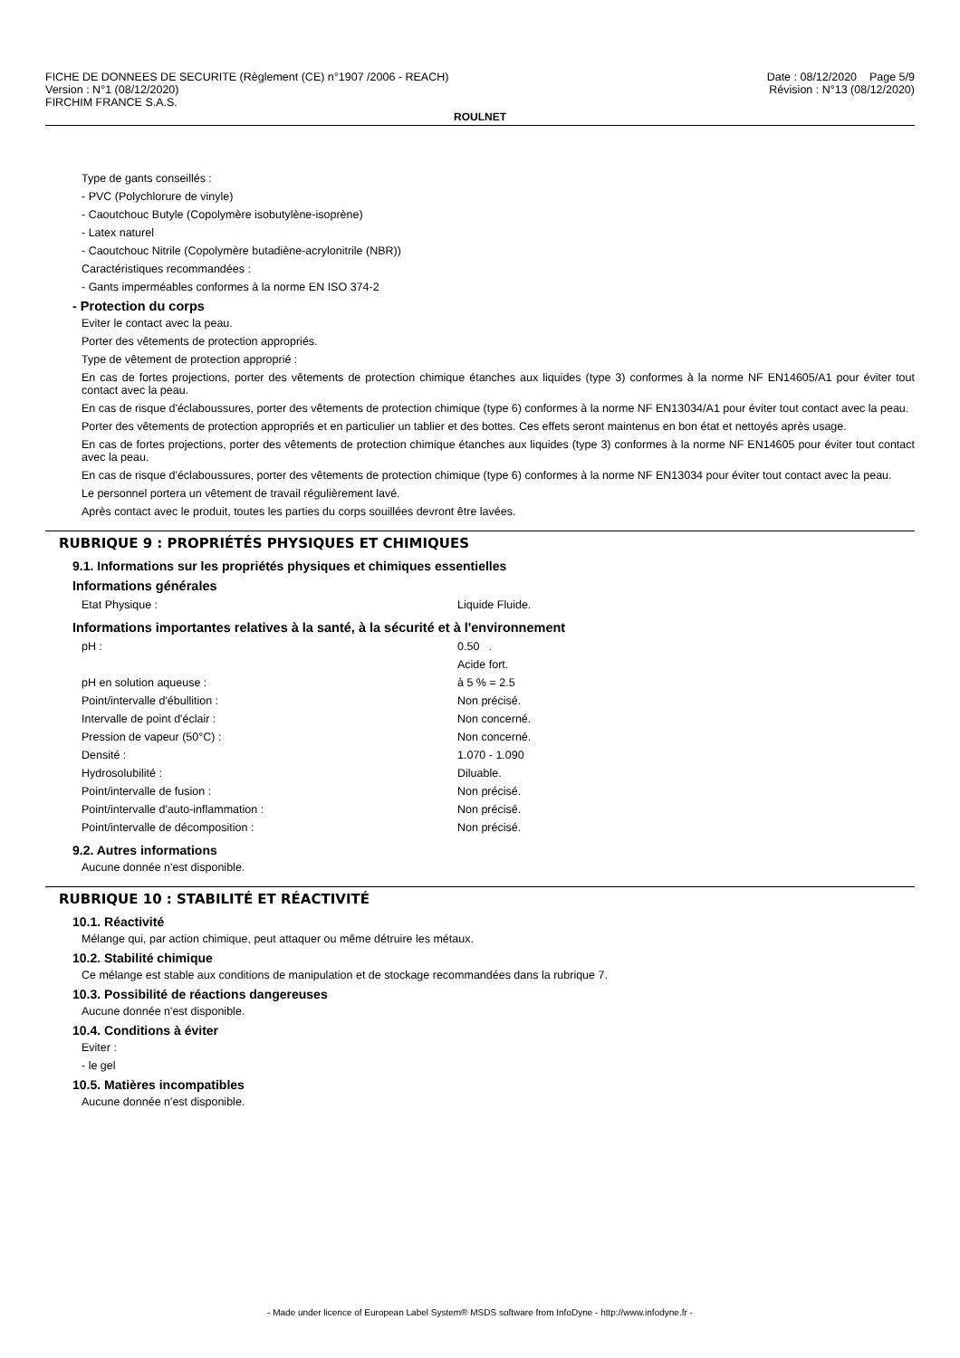FICHE DE DONNEES DE SECURITE (Règlement (CE) n°1907 /2006 - REACH) Date : 08/12/2020 Page 5/9
Version : N°1 (08/12/2020) Révision : N°13 (08/12/2020)
FIRCHIM FRANCE S.A.S.
ROULNET
Type de gants conseillés :
- PVC (Polychlorure de vinyle)
- Caoutchouc Butyle (Copolymère isobutylène-isoprène)
- Latex naturel
- Caoutchouc Nitrile (Copolymère butadiène-acrylonitrile (NBR))
Caractéristiques recommandées :
- Gants imperméables conformes à la norme EN ISO 374-2
- Protection du corps
Eviter le contact avec la peau.
Porter des vêtements de protection appropriés.
Type de vêtement de protection approprié :
En cas de fortes projections, porter des vêtements de protection chimique étanches aux liquides (type 3) conformes à la norme NF EN14605/A1 pour éviter tout contact avec la peau.
En cas de risque d'éclaboussures, porter des vêtements de protection chimique (type 6) conformes à la norme NF EN13034/A1 pour éviter tout contact avec la peau.
Porter des vêtements de protection appropriés et en particulier un tablier et des bottes. Ces effets seront maintenus en bon état et nettoyés après usage.
En cas de fortes projections, porter des vêtements de protection chimique étanches aux liquides (type 3) conformes à la norme NF EN14605 pour éviter tout contact avec la peau.
En cas de risque d'éclaboussures, porter des vêtements de protection chimique (type 6) conformes à la norme NF EN13034 pour éviter tout contact avec la peau.
Le personnel portera un vêtement de travail régulièrement lavé.
Après contact avec le produit, toutes les parties du corps souillées devront être lavées.
RUBRIQUE 9 : PROPRIÉTÉS PHYSIQUES ET CHIMIQUES
9.1. Informations sur les propriétés physiques et chimiques essentielles
Informations générales
| Etat Physique : | Liquide Fluide. |
Informations importantes relatives à la santé, à la sécurité et à l'environnement
| pH : | 0.50 . |
| | Acide fort. |
| pH en solution aqueuse : | à 5 % = 2.5 |
| Point/intervalle d'ébullition : | Non précisé. |
| Intervalle de point d'éclair : | Non concerné. |
| Pression de vapeur (50°C) : | Non concerné. |
| Densité : | 1.070 - 1.090 |
| Hydrosolubilité : | Diluable. |
| Point/intervalle de fusion : | Non précisé. |
| Point/intervalle d'auto-inflammation : | Non précisé. |
| Point/intervalle de décomposition : | Non précisé. |
9.2. Autres informations
Aucune donnée n'est disponible.
RUBRIQUE 10 : STABILITÉ ET RÉACTIVITÉ
10.1. Réactivité
Mélange qui, par action chimique, peut attaquer ou même détruire les métaux.
10.2. Stabilité chimique
Ce mélange est stable aux conditions de manipulation et de stockage recommandées dans la rubrique 7.
10.3. Possibilité de réactions dangereuses
Aucune donnée n'est disponible.
10.4. Conditions à éviter
Eviter :
- le gel
10.5. Matières incompatibles
Aucune donnée n'est disponible.
- Made under licence of European Label System® MSDS software from InfoDyne - http://www.infodyne.fr -